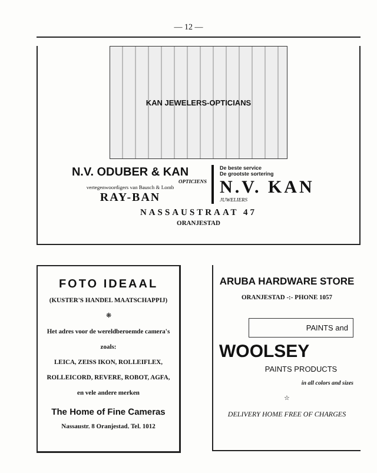— 12 —
KAN JEWELERS-OPTICIANS
N.V. ODUBER & KAN
OPTICIENS
vertegenwoordigers van Bausch & Lomb
RAY-BAN
De beste service
De grootste sortering
N.V. KAN
JUWELIERS
NASSAUSTRAAT 47
ORANJESTAD
FOTO IDEAAL
(KUSTER'S HANDEL MAATSCHAPPIJ)
❋
Het adres voor de wereldberoemde camera's
zoals:
LEICA, ZEISS IKON, ROLLEIFLEX,
ROLLEICORD, REVERE, ROBOT, AGFA,
en vele andere merken
The Home of Fine Cameras
Nassaustr. 8 Oranjestad. Tel. 1012
ARUBA HARDWARE STORE
ORANJESTAD -:- PHONE 1057
PAINTS and
WOOLSEY
PAINTS PRODUCTS
in all colors and sizes
☆
DELIVERY HOME FREE OF CHARGES